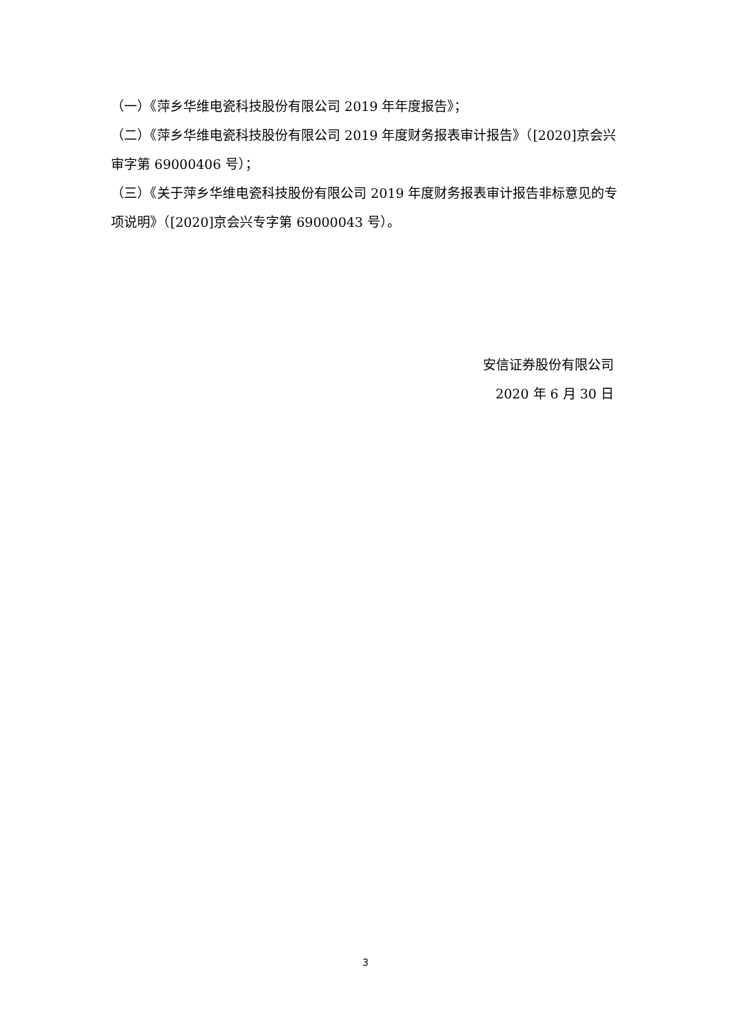（一）《萍乡华维电瓷科技股份有限公司 2019 年年度报告》；
（二）《萍乡华维电瓷科技股份有限公司 2019 年度财务报表审计报告》（[2020]京会兴审字第 69000406 号）；
（三）《关于萍乡华维电瓷科技股份有限公司 2019 年度财务报表审计报告非标意见的专项说明》（[2020]京会兴专字第 69000043 号）。
安信证券股份有限公司
2020 年 6 月 30 日
3